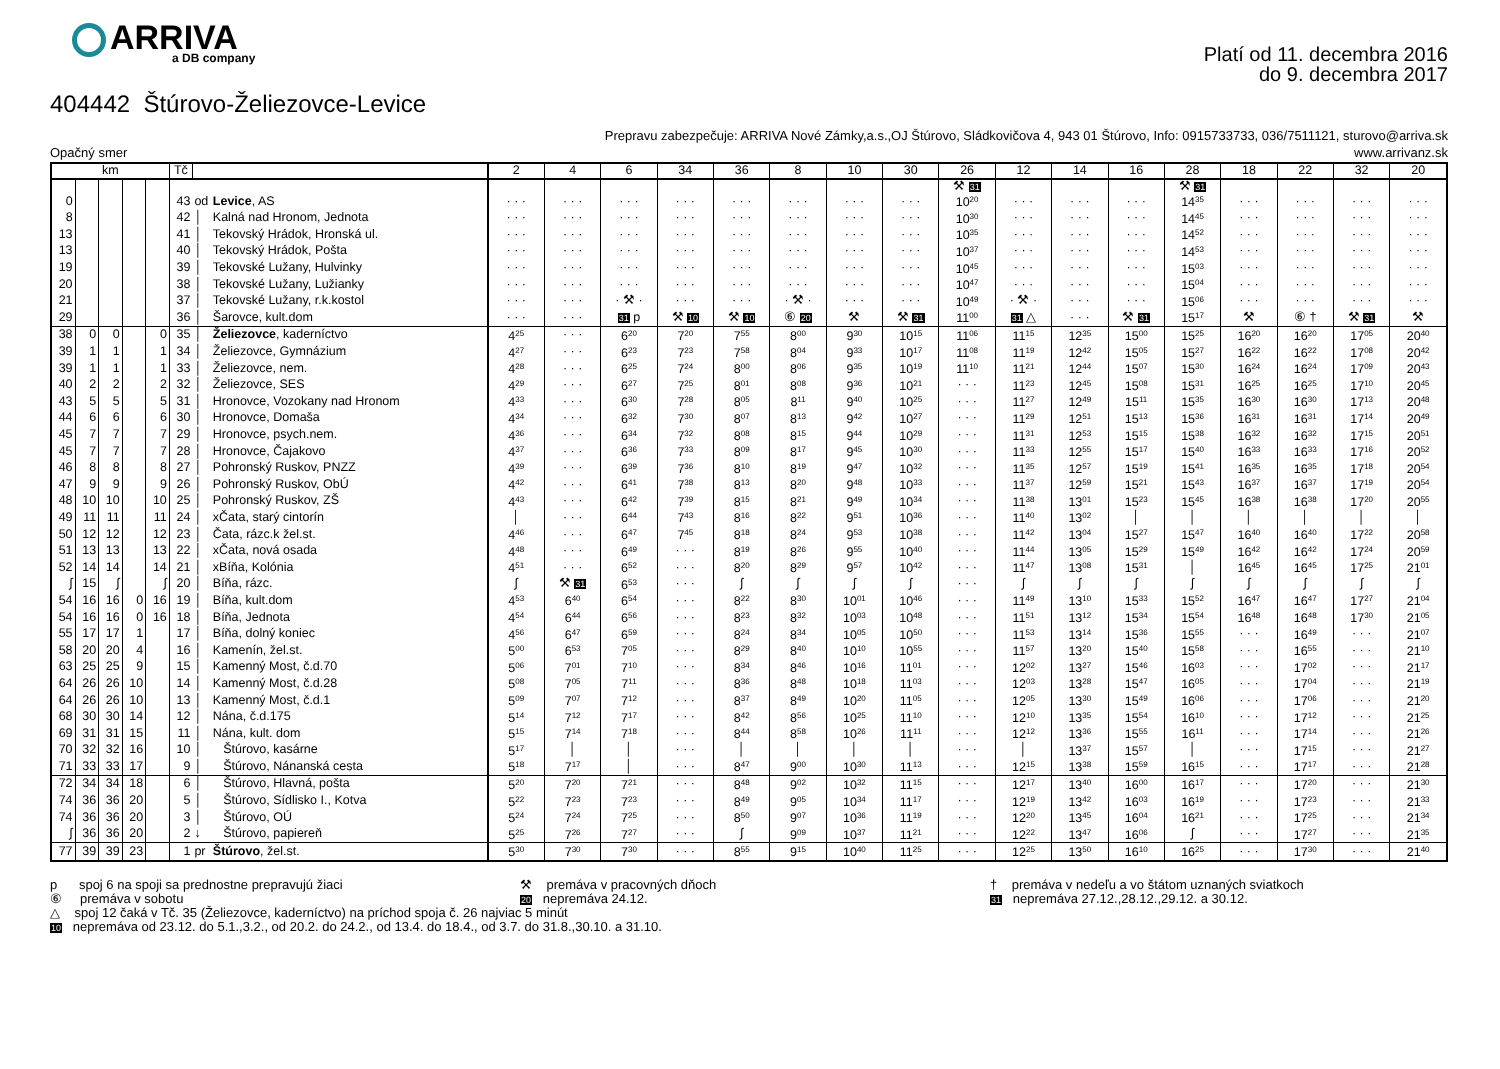ARRIVA
a DB company
Platí od 11. decembra 2016
do 9. decembra 2017
404442 Štúrovo-Želiezovce-Levice
Prepravu zabezpečuje: ARRIVA Nové Zámky,a.s.,OJ Štúrovo, Sládkovičova 4, 943 01 Štúrovo, Info: 0915733733, 036/7511121, sturovo@arriva.sk
Opačný smer www.arrivanz.sk
| km | | | | | Tč | | | 2 | 4 | 6 | 34 | 36 | 8 | 10 | 30 | 26 | 12 | 14 | 16 | 28 | 18 | 22 | 32 | 20 |
| --- | --- | --- | --- | --- | --- | --- | --- | --- | --- | --- | --- | --- | --- | --- | --- | --- | --- | --- | --- | --- | --- | --- | --- | --- |
| | | | | | | | | | | | | | | | | ⚒ 31 | | | | ⚒ 31 | | | | |
| 0 | | | | | 43 | od | Levice , AS | · · · | · · · | · · · | · · · | · · · | · · · | · · · | · · · | 10<sup>20</sup> | · · · | · · · | · · · | 14<sup>35</sup> | · · · | · · · | · · · | · · · |
| 8 | | | | | 42 | │ | Kalná nad Hronom, Jednota | · · · | · · · | · · · | · · · | · · · | · · · | · · · | · · · | 10<sup>30</sup> | · · · | · · · | · · · | 14<sup>45</sup> | · · · | · · · | · · · | · · · |
| 13 | | | | | 41 | │ | Tekovský Hrádok, Hronská ul. | · · · | · · · | · · · | · · · | · · · | · · · | · · · | · · · | 10<sup>35</sup> | · · · | · · · | · · · | 14<sup>52</sup> | · · · | · · · | · · · | · · · |
| 13 | | | | | 40 | │ | Tekovský Hrádok, Pošta | · · · | · · · | · · · | · · · | · · · | · · · | · · · | · · · | 10<sup>37</sup> | · · · | · · · | · · · | 14<sup>53</sup> | · · · | · · · | · · · | · · · |
| 19 | | | | | 39 | │ | Tekovské Lužany, Hulvinky | · · · | · · · | · · · | · · · | · · · | · · · | · · · | · · · | 10<sup>45</sup> | · · · | · · · | · · · | 15<sup>03</sup> | · · · | · · · | · · · | · · · |
| 20 | | | | | 38 | │ | Tekovské Lužany, Lužianky | · · · | · · · | · · · | · · · | · · · | · · · | · · · | · · · | 10<sup>47</sup> | · · · | · · · | · · · | 15<sup>04</sup> | · · · | · · · | · · · | · · · |
| 21 | | | | | 37 | │ | Tekovské Lužany, r.k.kostol | · · · | · · · | · ⚒ · | · · · | · · · | · ⚒ · | · · · | · · · | 10<sup>49</sup> | · ⚒ · | · · · | · · · | 15<sup>06</sup> | · · · | · · · | · · · | · · · |
| 29 | | | | | 36 | │ | Šarovce, kult.dom | · · · | · · · | 31 p | ⚒ 10 | ⚒ 10 | ⑥ 20 | ⚒ | ⚒ 31 | 11<sup>00</sup> | 31 △ | · · · | ⚒ 31 | 15<sup>17</sup> | ⚒ | ⑥ † | ⚒ 31 | ⚒ |
| 38 | 0 | 0 | | 0 | 35 | │ | Želiezovce , kaderníctvo | 4<sup>25</sup> | · · · | 6<sup>20</sup> | 7<sup>20</sup> | 7<sup>55</sup> | 8<sup>00</sup> | 9<sup>30</sup> | 10<sup>15</sup> | 11<sup>06</sup> | 11<sup>15</sup> | 12<sup>35</sup> | 15<sup>00</sup> | 15<sup>25</sup> | 16<sup>20</sup> | 16<sup>20</sup> | 17<sup>05</sup> | 20<sup>40</sup> |
| 39 | 1 | 1 | | 1 | 34 | │ | Želiezovce, Gymnázium | 4<sup>27</sup> | · · · | 6<sup>23</sup> | 7<sup>23</sup> | 7<sup>58</sup> | 8<sup>04</sup> | 9<sup>33</sup> | 10<sup>17</sup> | 11<sup>08</sup> | 11<sup>19</sup> | 12<sup>42</sup> | 15<sup>05</sup> | 15<sup>27</sup> | 16<sup>22</sup> | 16<sup>22</sup> | 17<sup>08</sup> | 20<sup>42</sup> |
| 39 | 1 | 1 | | 1 | 33 | │ | Želiezovce, nem. | 4<sup>28</sup> | · · · | 6<sup>25</sup> | 7<sup>24</sup> | 8<sup>00</sup> | 8<sup>06</sup> | 9<sup>35</sup> | 10<sup>19</sup> | 11<sup>10</sup> | 11<sup>21</sup> | 12<sup>44</sup> | 15<sup>07</sup> | 15<sup>30</sup> | 16<sup>24</sup> | 16<sup>24</sup> | 17<sup>09</sup> | 20<sup>43</sup> |
| 40 | 2 | 2 | | 2 | 32 | │ | Želiezovce, SES | 4<sup>29</sup> | · · · | 6<sup>27</sup> | 7<sup>25</sup> | 8<sup>01</sup> | 8<sup>08</sup> | 9<sup>36</sup> | 10<sup>21</sup> | · · · | 11<sup>23</sup> | 12<sup>45</sup> | 15<sup>08</sup> | 15<sup>31</sup> | 16<sup>25</sup> | 16<sup>25</sup> | 17<sup>10</sup> | 20<sup>45</sup> |
| 43 | 5 | 5 | | 5 | 31 | │ | Hronovce, Vozokany nad Hronom | 4<sup>33</sup> | · · · | 6<sup>30</sup> | 7<sup>28</sup> | 8<sup>05</sup> | 8<sup>11</sup> | 9<sup>40</sup> | 10<sup>25</sup> | · · · | 11<sup>27</sup> | 12<sup>49</sup> | 15<sup>11</sup> | 15<sup>35</sup> | 16<sup>30</sup> | 16<sup>30</sup> | 17<sup>13</sup> | 20<sup>48</sup> |
| 44 | 6 | 6 | | 6 | 30 | │ | Hronovce, Domaša | 4<sup>34</sup> | · · · | 6<sup>32</sup> | 7<sup>30</sup> | 8<sup>07</sup> | 8<sup>13</sup> | 9<sup>42</sup> | 10<sup>27</sup> | · · · | 11<sup>29</sup> | 12<sup>51</sup> | 15<sup>13</sup> | 15<sup>36</sup> | 16<sup>31</sup> | 16<sup>31</sup> | 17<sup>14</sup> | 20<sup>49</sup> |
| 45 | 7 | 7 | | 7 | 29 | │ | Hronovce, psych.nem. | 4<sup>36</sup> | · · · | 6<sup>34</sup> | 7<sup>32</sup> | 8<sup>08</sup> | 8<sup>15</sup> | 9<sup>44</sup> | 10<sup>29</sup> | · · · | 11<sup>31</sup> | 12<sup>53</sup> | 15<sup>15</sup> | 15<sup>38</sup> | 16<sup>32</sup> | 16<sup>32</sup> | 17<sup>15</sup> | 20<sup>51</sup> |
| 45 | 7 | 7 | | 7 | 28 | │ | Hronovce, Čajakovo | 4<sup>37</sup> | · · · | 6<sup>36</sup> | 7<sup>33</sup> | 8<sup>09</sup> | 8<sup>17</sup> | 9<sup>45</sup> | 10<sup>30</sup> | · · · | 11<sup>33</sup> | 12<sup>55</sup> | 15<sup>17</sup> | 15<sup>40</sup> | 16<sup>33</sup> | 16<sup>33</sup> | 17<sup>16</sup> | 20<sup>52</sup> |
| 46 | 8 | 8 | | 8 | 27 | │ | Pohronský Ruskov, PNZZ | 4<sup>39</sup> | · · · | 6<sup>39</sup> | 7<sup>36</sup> | 8<sup>10</sup> | 8<sup>19</sup> | 9<sup>47</sup> | 10<sup>32</sup> | · · · | 11<sup>35</sup> | 12<sup>57</sup> | 15<sup>19</sup> | 15<sup>41</sup> | 16<sup>35</sup> | 16<sup>35</sup> | 17<sup>18</sup> | 20<sup>54</sup> |
| 47 | 9 | 9 | | 9 | 26 | │ | Pohronský Ruskov, ObÚ | 4<sup>42</sup> | · · · | 6<sup>41</sup> | 7<sup>38</sup> | 8<sup>13</sup> | 8<sup>20</sup> | 9<sup>48</sup> | 10<sup>33</sup> | · · · | 11<sup>37</sup> | 12<sup>59</sup> | 15<sup>21</sup> | 15<sup>43</sup> | 16<sup>37</sup> | 16<sup>37</sup> | 17<sup>19</sup> | 20<sup>54</sup> |
| 48 | 10 | 10 | | 10 | 25 | │ | Pohronský Ruskov, ZŠ | 4<sup>43</sup> | · · · | 6<sup>42</sup> | 7<sup>39</sup> | 8<sup>15</sup> | 8<sup>21</sup> | 9<sup>49</sup> | 10<sup>34</sup> | · · · | 11<sup>38</sup> | 13<sup>01</sup> | 15<sup>23</sup> | 15<sup>45</sup> | 16<sup>38</sup> | 16<sup>38</sup> | 17<sup>20</sup> | 20<sup>55</sup> |
| 49 | 11 | 11 | | 11 | 24 | │ | xČata, starý cintorín | │ | · · · | 6<sup>44</sup> | 7<sup>43</sup> | 8<sup>16</sup> | 8<sup>22</sup> | 9<sup>51</sup> | 10<sup>36</sup> | · · · | 11<sup>40</sup> | 13<sup>02</sup> | │ | │ | │ | │ | │ | │ |
| 50 | 12 | 12 | | 12 | 23 | │ | Čata, rázc.k žel.st. | 4<sup>46</sup> | · · · | 6<sup>47</sup> | 7<sup>45</sup> | 8<sup>18</sup> | 8<sup>24</sup> | 9<sup>53</sup> | 10<sup>38</sup> | · · · | 11<sup>42</sup> | 13<sup>04</sup> | 15<sup>27</sup> | 15<sup>47</sup> | 16<sup>40</sup> | 16<sup>40</sup> | 17<sup>22</sup> | 20<sup>58</sup> |
| 51 | 13 | 13 | | 13 | 22 | │ | xČata, nová osada | 4<sup>48</sup> | · · · | 6<sup>49</sup> | · · · | 8<sup>19</sup> | 8<sup>26</sup> | 9<sup>55</sup> | 10<sup>40</sup> | · · · | 11<sup>44</sup> | 13<sup>05</sup> | 15<sup>29</sup> | 15<sup>49</sup> | 16<sup>42</sup> | 16<sup>42</sup> | 17<sup>24</sup> | 20<sup>59</sup> |
| 52 | 14 | 14 | | 14 | 21 | │ | xBíňa, Kolónia | 4<sup>51</sup> | · · · | 6<sup>52</sup> | · · · | 8<sup>20</sup> | 8<sup>29</sup> | 9<sup>57</sup> | 10<sup>42</sup> | · · · | 11<sup>47</sup> | 13<sup>08</sup> | 15<sup>31</sup> | │ | 16<sup>45</sup> | 16<sup>45</sup> | 17<sup>25</sup> | 21<sup>01</sup> |
| ∫ | 15 | ∫ | | ∫ | 20 | │ | Bíňa, rázc. | ∫ | ⚒ 31 | 6<sup>53</sup> | · · · | ∫ | ∫ | ∫ | ∫ | · · · | ∫ | ∫ | ∫ | ∫ | ∫ | ∫ | ∫ | ∫ |
| 54 | 16 | 16 | 0 | 16 | 19 | │ | Bíňa, kult.dom | 4<sup>53</sup> | 6<sup>40</sup> | 6<sup>54</sup> | · · · | 8<sup>22</sup> | 8<sup>30</sup> | 10<sup>01</sup> | 10<sup>46</sup> | · · · | 11<sup>49</sup> | 13<sup>10</sup> | 15<sup>33</sup> | 15<sup>52</sup> | 16<sup>47</sup> | 16<sup>47</sup> | 17<sup>27</sup> | 21<sup>04</sup> |
| 54 | 16 | 16 | 0 | 16 | 18 | │ | Bíňa, Jednota | 4<sup>54</sup> | 6<sup>44</sup> | 6<sup>56</sup> | · · · | 8<sup>23</sup> | 8<sup>32</sup> | 10<sup>03</sup> | 10<sup>48</sup> | · · · | 11<sup>51</sup> | 13<sup>12</sup> | 15<sup>34</sup> | 15<sup>54</sup> | 16<sup>48</sup> | 16<sup>48</sup> | 17<sup>30</sup> | 21<sup>05</sup> |
| 55 | 17 | 17 | 1 | | 17 | │ | Bíňa, dolný koniec | 4<sup>56</sup> | 6<sup>47</sup> | 6<sup>59</sup> | · · · | 8<sup>24</sup> | 8<sup>34</sup> | 10<sup>05</sup> | 10<sup>50</sup> | · · · | 11<sup>53</sup> | 13<sup>14</sup> | 15<sup>36</sup> | 15<sup>55</sup> | · · · | 16<sup>49</sup> | · · · | 21<sup>07</sup> |
| 58 | 20 | 20 | 4 | | 16 | │ | Kamenín, žel.st. | 5<sup>00</sup> | 6<sup>53</sup> | 7<sup>05</sup> | · · · | 8<sup>29</sup> | 8<sup>40</sup> | 10<sup>10</sup> | 10<sup>55</sup> | · · · | 11<sup>57</sup> | 13<sup>20</sup> | 15<sup>40</sup> | 15<sup>58</sup> | · · · | 16<sup>55</sup> | · · · | 21<sup>10</sup> |
| 63 | 25 | 25 | 9 | | 15 | │ | Kamenný Most, č.d.70 | 5<sup>06</sup> | 7<sup>01</sup> | 7<sup>10</sup> | · · · | 8<sup>34</sup> | 8<sup>46</sup> | 10<sup>16</sup> | 11<sup>01</sup> | · · · | 12<sup>02</sup> | 13<sup>27</sup> | 15<sup>46</sup> | 16<sup>03</sup> | · · · | 17<sup>02</sup> | · · · | 21<sup>17</sup> |
| 64 | 26 | 26 | 10 | | 14 | │ | Kamenný Most, č.d.28 | 5<sup>08</sup> | 7<sup>05</sup> | 7<sup>11</sup> | · · · | 8<sup>36</sup> | 8<sup>48</sup> | 10<sup>18</sup> | 11<sup>03</sup> | · · · | 12<sup>03</sup> | 13<sup>28</sup> | 15<sup>47</sup> | 16<sup>05</sup> | · · · | 17<sup>04</sup> | · · · | 21<sup>19</sup> |
| 64 | 26 | 26 | 10 | | 13 | │ | Kamenný Most, č.d.1 | 5<sup>09</sup> | 7<sup>07</sup> | 7<sup>12</sup> | · · · | 8<sup>37</sup> | 8<sup>49</sup> | 10<sup>20</sup> | 11<sup>05</sup> | · · · | 12<sup>05</sup> | 13<sup>30</sup> | 15<sup>49</sup> | 16<sup>06</sup> | · · · | 17<sup>06</sup> | · · · | 21<sup>20</sup> |
| 68 | 30 | 30 | 14 | | 12 | │ | Nána, č.d.175 | 5<sup>14</sup> | 7<sup>12</sup> | 7<sup>17</sup> | · · · | 8<sup>42</sup> | 8<sup>56</sup> | 10<sup>25</sup> | 11<sup>10</sup> | · · · | 12<sup>10</sup> | 13<sup>35</sup> | 15<sup>54</sup> | 16<sup>10</sup> | · · · | 17<sup>12</sup> | · · · | 21<sup>25</sup> |
| 69 | 31 | 31 | 15 | | 11 | │ | Nána, kult. dom | 5<sup>15</sup> | 7<sup>14</sup> | 7<sup>18</sup> | · · · | 8<sup>44</sup> | 8<sup>58</sup> | 10<sup>26</sup> | 11<sup>11</sup> | · · · | 12<sup>12</sup> | 13<sup>36</sup> | 15<sup>55</sup> | 16<sup>11</sup> | · · · | 17<sup>14</sup> | · · · | 21<sup>26</sup> |
| 70 | 32 | 32 | 16 | | 10 | │ | Štúrovo, kasárne | 5<sup>17</sup> | │ | │ | · · · | │ | │ | │ | │ | · · · | │ | 13<sup>37</sup> | 15<sup>57</sup> | │ | · · · | 17<sup>15</sup> | · · · | 21<sup>27</sup> |
| 71 | 33 | 33 | 17 | | 9 | │ | Štúrovo, Nánanská cesta | 5<sup>18</sup> | 7<sup>17</sup> | │ | · · · | 8<sup>47</sup> | 9<sup>00</sup> | 10<sup>30</sup> | 11<sup>13</sup> | · · · | 12<sup>15</sup> | 13<sup>38</sup> | 15<sup>59</sup> | 16<sup>15</sup> | · · · | 17<sup>17</sup> | · · · | 21<sup>28</sup> |
| 72 | 34 | 34 | 18 | | 6 | │ | Štúrovo, Hlavná, pošta | 5<sup>20</sup> | 7<sup>20</sup> | 7<sup>21</sup> | · · · | 8<sup>48</sup> | 9<sup>02</sup> | 10<sup>32</sup> | 11<sup>15</sup> | · · · | 12<sup>17</sup> | 13<sup>40</sup> | 16<sup>00</sup> | 16<sup>17</sup> | · · · | 17<sup>20</sup> | · · · | 21<sup>30</sup> |
| 74 | 36 | 36 | 20 | | 5 | │ | Štúrovo, Sídlisko I., Kotva | 5<sup>22</sup> | 7<sup>23</sup> | 7<sup>23</sup> | · · · | 8<sup>49</sup> | 9<sup>05</sup> | 10<sup>34</sup> | 11<sup>17</sup> | · · · | 12<sup>19</sup> | 13<sup>42</sup> | 16<sup>03</sup> | 16<sup>19</sup> | · · · | 17<sup>23</sup> | · · · | 21<sup>33</sup> |
| 74 | 36 | 36 | 20 | | 3 | │ | Štúrovo, OÚ | 5<sup>24</sup> | 7<sup>24</sup> | 7<sup>25</sup> | · · · | 8<sup>50</sup> | 9<sup>07</sup> | 10<sup>36</sup> | 11<sup>19</sup> | · · · | 12<sup>20</sup> | 13<sup>45</sup> | 16<sup>04</sup> | 16<sup>21</sup> | · · · | 17<sup>25</sup> | · · · | 21<sup>34</sup> |
| ∫ | 36 | 36 | 20 | | 2 | ↓ | Štúrovo, papiereň | 5<sup>25</sup> | 7<sup>26</sup> | 7<sup>27</sup> | · · · | ∫ | 9<sup>09</sup> | 10<sup>37</sup> | 11<sup>21</sup> | · · · | 12<sup>22</sup> | 13<sup>47</sup> | 16<sup>06</sup> | ∫ | · · · | 17<sup>27</sup> | · · · | 21<sup>35</sup> |
| 77 | 39 | 39 | 23 | | 1 | pr | Štúrovo , žel.st. | 5<sup>30</sup> | 7<sup>30</sup> | 7<sup>30</sup> | · · · | 8<sup>55</sup> | 9<sup>15</sup> | 10<sup>40</sup> | 11<sup>25</sup> | · · · | 12<sup>25</sup> | 13<sup>50</sup> | 16<sup>10</sup> | 16<sup>25</sup> | · · · | 17<sup>30</sup> | · · · | 21<sup>40</sup> |
p spoj 6 na spoji sa prednostne prepravujú žiaci
⚒ premáva v pracovných dňoch
† premáva v nedeľu a vo štátom uznaných sviatkoch
⑥ premáva v sobotu
20 nepremáva 24.12.
31 nepremáva 27.12.,28.12.,29.12. a 30.12.
△ spoj 12 čaká v Tč. 35 (Želiezovce, kaderníctvo) na príchod spoja č. 26 najviac 5 minút
10 nepremáva od 23.12. do 5.1.,3.2., od 20.2. do 24.2., od 13.4. do 18.4., od 3.7. do 31.8.,30.10. a 31.10.